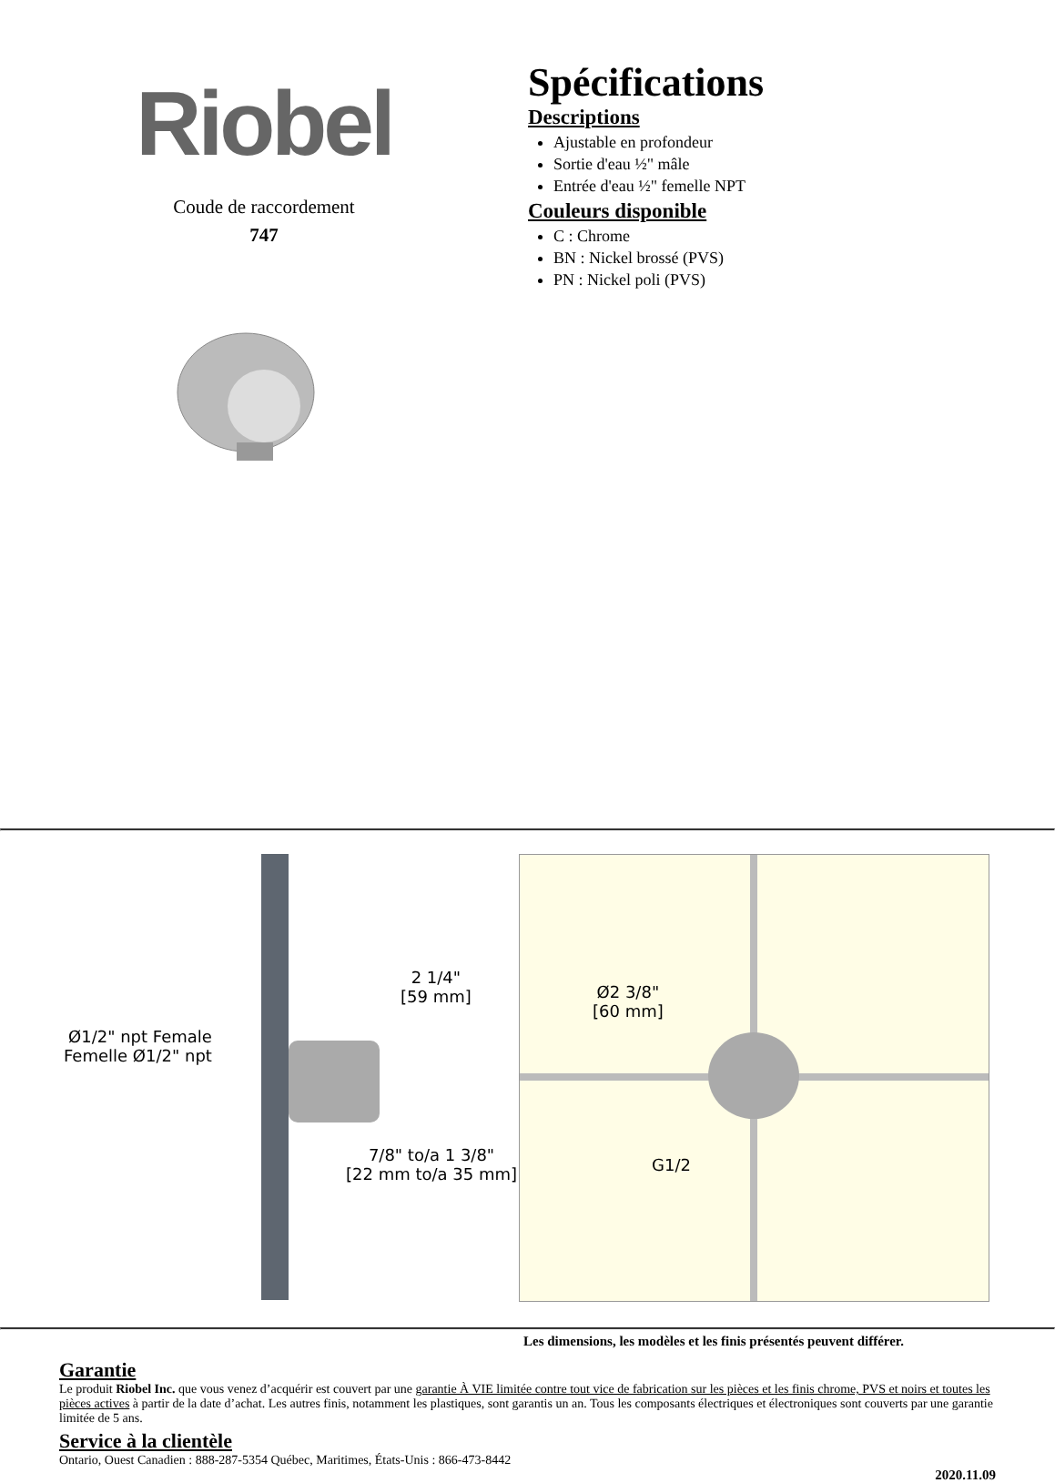Riobel
Coude de raccordement
747
Spécifications
Descriptions
Ajustable en profondeur
Sortie d'eau ½" mâle
Entrée d'eau ½" femelle NPT
Couleurs disponible
C : Chrome
BN : Nickel brossé (PVS)
PN : Nickel poli (PVS)
2 1/4"
[59 mm]
Ø1/2" npt Female
Femelle Ø1/2" npt
7/8" to/a 1 3/8"
[22 mm to/a 35 mm]
Ø2 3/8"
[60 mm]
G1/2
Les dimensions, les modèles et les finis présentés peuvent différer.
Garantie
Le produit Riobel Inc. que vous venez d’acquérir est couvert par une garantie À VIE limitée contre tout vice de fabrication sur les pièces et les finis chrome, PVS et noirs et toutes les pièces actives à partir de la date d’achat. Les autres finis, notamment les plastiques, sont garantis un an. Tous les composants électriques et électroniques sont couverts par une garantie limitée de 5 ans.
Service à la clientèle
Ontario, Ouest Canadien : 888-287-5354 Québec, Maritimes, États-Unis : 866-473-8442
2020.11.09